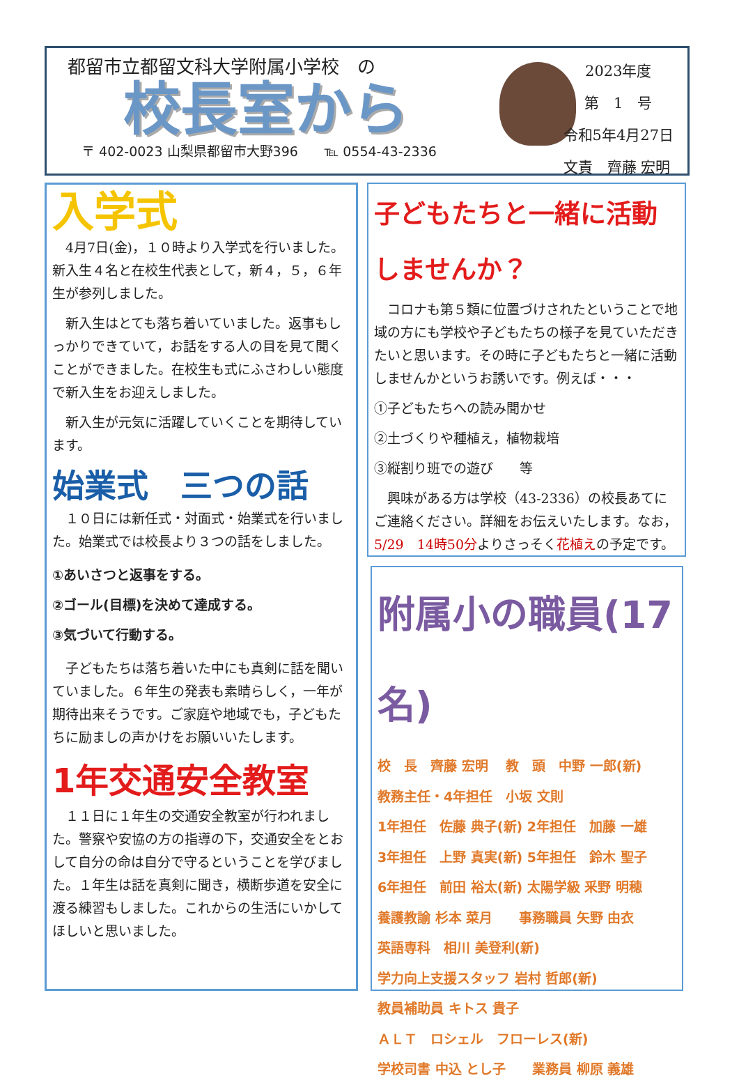都留市立都留文科大学附属小学校　の
校長室から
〒 402-0023 山梨県都留市大野396　　℡ 0554-43-2336
2023年度
第　1　号
令和5年4月27日
文責　齊藤 宏明
入学式
　4月7日(金)，１０時より入学式を行いました。新入生４名と在校生代表として，新４，５，６年生が参列しました。
　新入生はとても落ち着いていました。返事もしっかりできていて，お話をする人の目を見て聞くことができました。在校生も式にふさわしい態度で新入生をお迎えしました。
　新入生が元気に活躍していくことを期待しています。
始業式　三つの話
　１０日には新任式・対面式・始業式を行いました。始業式では校長より３つの話をしました。
①あいさつと返事をする。
②ゴール(目標)を決めて達成する。
③気づいて行動する。
　子どもたちは落ち着いた中にも真剣に話を聞いていました。６年生の発表も素晴らしく，一年が期待出来そうです。ご家庭や地域でも，子どもたちに励ましの声かけをお願いいたします。
1年交通安全教室
　１１日に１年生の交通安全教室が行われました。警察や安協の方の指導の下，交通安全をとおして自分の命は自分で守るということを学びました。１年生は話を真剣に聞き，横断歩道を安全に渡る練習もしました。これからの生活にいかしてほしいと思いました。
子どもたちと一緒に活動しませんか？
　コロナも第５類に位置づけされたということで地域の方にも学校や子どもたちの様子を見ていただきたいと思います。その時に子どもたちと一緒に活動しませんかというお誘いです。例えば・・・
①子どもたちへの読み聞かせ
②土づくりや種植え，植物栽培
③縦割り班での遊び　　等
　興味がある方は学校（43-2336）の校長あてにご連絡ください。詳細をお伝えいたします。なお，5/29　14時50分よりさっそく花植えの予定です。
附属小の職員(17名)
校　長　齊藤 宏明　 教　頭　中野 一郎(新)
教務主任・4年担任　小坂 文則
1年担任　佐藤 典子(新) 2年担任　加藤 一雄
3年担任　上野 真実(新) 5年担任　鈴木 聖子
6年担任　前田 裕太(新) 太陽学級 釆野 明穂
養護教諭 杉本 菜月　　事務職員 矢野 由衣
英語専科　相川 美登利(新)
学力向上支援スタッフ 岩村 哲郎(新)
教員補助員 キトス 貴子
ＡＬＴ　ロシェル　フローレス(新)
学校司書 中込 とし子　　業務員 柳原 義雄